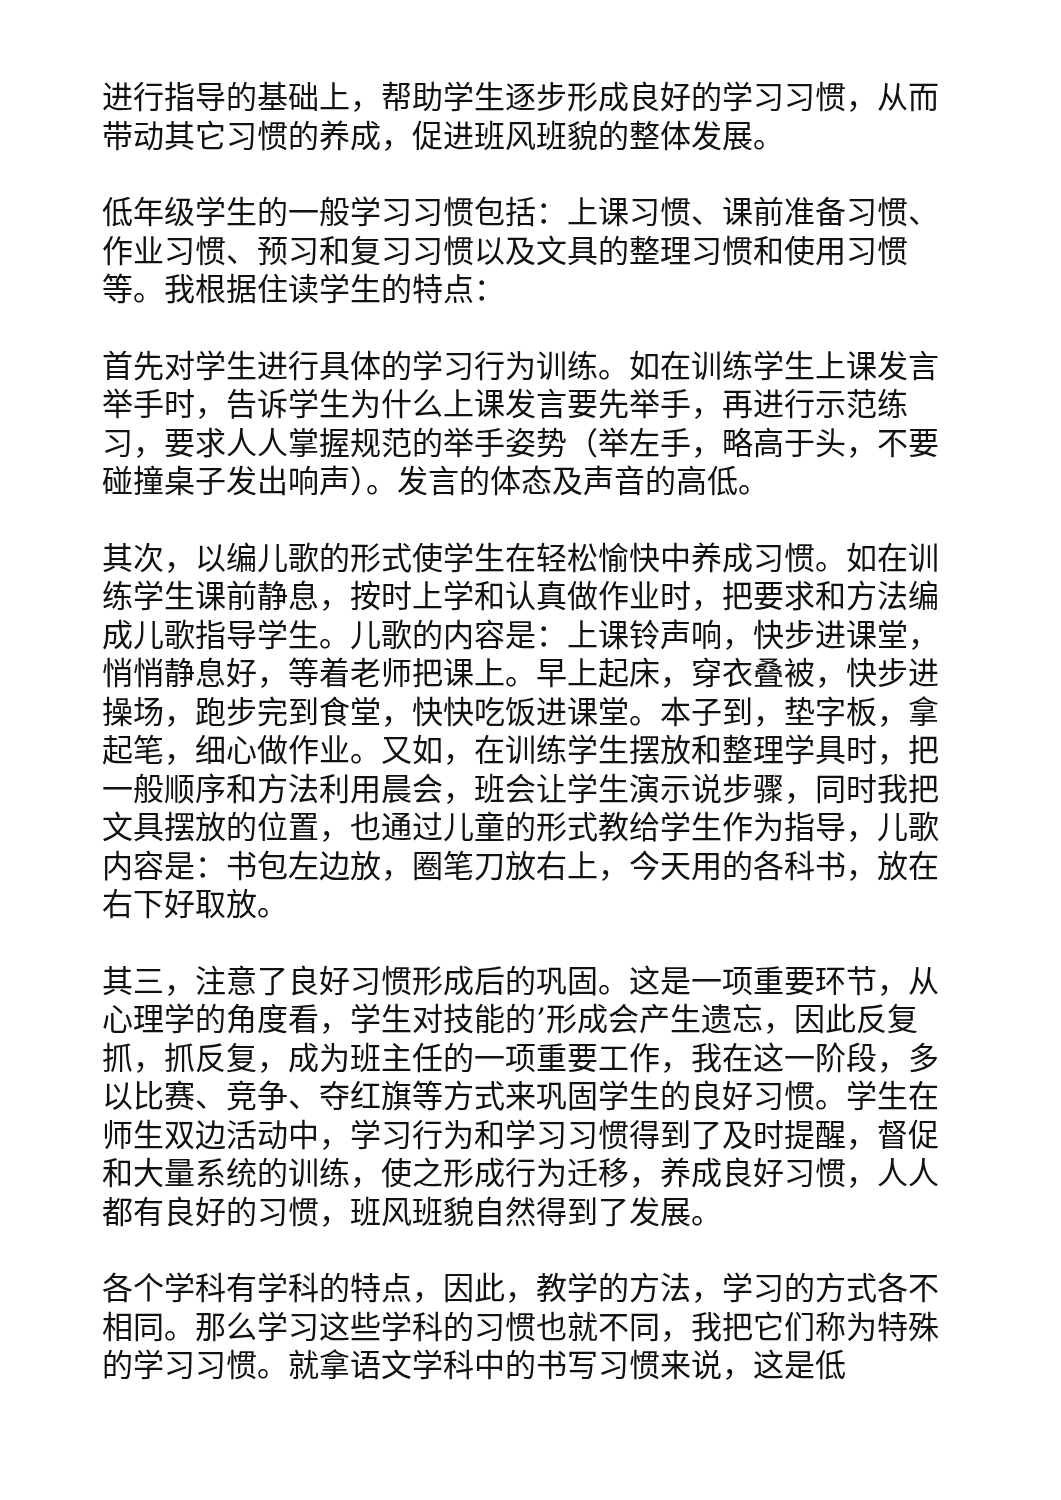进行指导的基础上，帮助学生逐步形成良好的学习习惯，从而带动其它习惯的养成，促进班风班貌的整体发展。
低年级学生的一般学习习惯包括：上课习惯、课前准备习惯、作业习惯、预习和复习习惯以及文具的整理习惯和使用习惯等。我根据住读学生的特点：
首先对学生进行具体的学习行为训练。如在训练学生上课发言举手时，告诉学生为什么上课发言要先举手，再进行示范练习，要求人人掌握规范的举手姿势（举左手，略高于头，不要碰撞桌子发出响声）。发言的体态及声音的高低。
其次，以编儿歌的形式使学生在轻松愉快中养成习惯。如在训练学生课前静息，按时上学和认真做作业时，把要求和方法编成儿歌指导学生。儿歌的内容是：上课铃声响，快步进课堂，悄悄静息好，等着老师把课上。早上起床，穿衣叠被，快步进操场，跑步完到食堂，快快吃饭进课堂。本子到，垫字板，拿起笔，细心做作业。又如，在训练学生摆放和整理学具时，把一般顺序和方法利用晨会，班会让学生演示说步骤，同时我把文具摆放的位置，也通过儿童的形式教给学生作为指导，儿歌内容是：书包左边放，圈笔刀放右上，今天用的各科书，放在右下好取放。
其三，注意了良好习惯形成后的巩固。这是一项重要环节，从心理学的角度看，学生对技能的’形成会产生遗忘，因此反复抓，抓反复，成为班主任的一项重要工作，我在这一阶段，多以比赛、竞争、夺红旗等方式来巩固学生的良好习惯。学生在师生双边活动中，学习行为和学习习惯得到了及时提醒，督促和大量系统的训练，使之形成行为迁移，养成良好习惯，人人都有良好的习惯，班风班貌自然得到了发展。
各个学科有学科的特点，因此，教学的方法，学习的方式各不相同。那么学习这些学科的习惯也就不同，我把它们称为特殊的学习习惯。就拿语文学科中的书写习惯来说，这是低